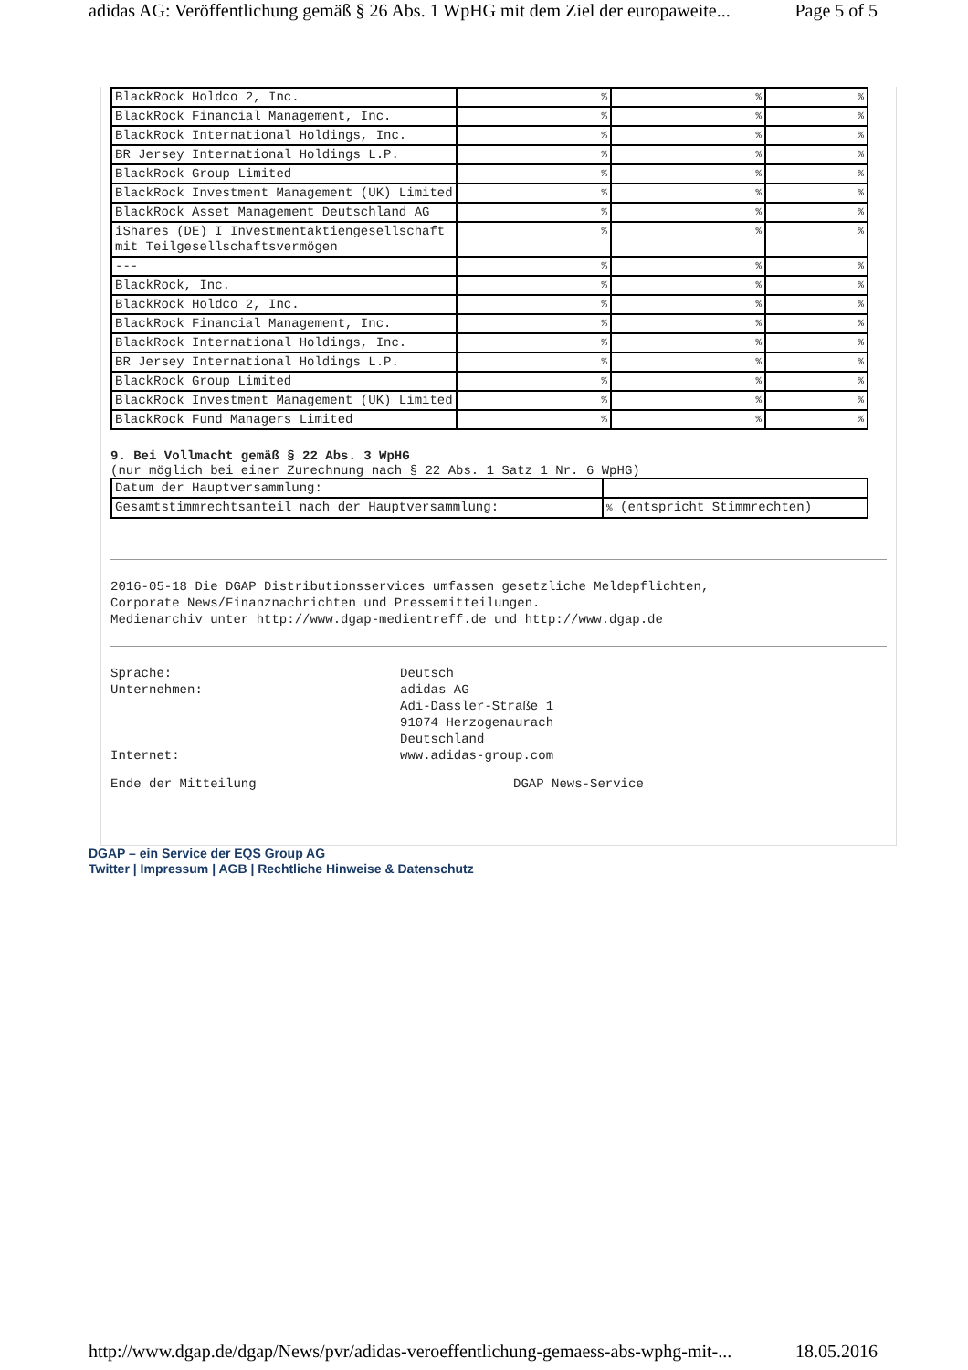adidas AG: Veröffentlichung gemäß § 26 Abs. 1 WpHG mit dem Ziel der europaweite... Page 5 of 5
| BlackRock Holdco 2, Inc. | % | % | % |
| BlackRock Financial Management, Inc. | % | % | % |
| BlackRock International Holdings, Inc. | % | % | % |
| BR Jersey International Holdings L.P. | % | % | % |
| BlackRock Group Limited | % | % | % |
| BlackRock Investment Management (UK) Limited | % | % | % |
| BlackRock Asset Management Deutschland AG | % | % | % |
| iShares (DE) I Investmentaktiengesellschaft mit Teilgesellschaftsvermögen | % | % | % |
| --- | % | % | % |
| BlackRock, Inc. | % | % | % |
| BlackRock Holdco 2, Inc. | % | % | % |
| BlackRock Financial Management, Inc. | % | % | % |
| BlackRock International Holdings, Inc. | % | % | % |
| BR Jersey International Holdings L.P. | % | % | % |
| BlackRock Group Limited | % | % | % |
| BlackRock Investment Management (UK) Limited | % | % | % |
| BlackRock Fund Managers Limited | % | % | % |
9. Bei Vollmacht gemäß § 22 Abs. 3 WpHG
(nur möglich bei einer Zurechnung nach § 22 Abs. 1 Satz 1 Nr. 6 WpHG)
| Datum der Hauptversammlung: | |
| Gesamtstimmrechtsanteil nach der Hauptversammlung: | % (entspricht Stimmrechten) |
2016-05-18 Die DGAP Distributionsservices umfassen gesetzliche Meldepflichten,
Corporate News/Finanznachrichten und Pressemitteilungen.
Medienarchiv unter http://www.dgap-medientreff.de und http://www.dgap.de
Sprache: Deutsch Unternehmen: adidas AG
Adi-Dassler-Straße 1
91074 Herzogenaurach
Deutschland Internet: www.adidas-group.com
Ende der Mitteilung DGAP News-Service
DGAP – ein Service der EQS Group AG
Twitter | Impressum | AGB | Rechtliche Hinweise & Datenschutz
http://www.dgap.de/dgap/News/pvr/adidas-veroeffentlichung-gemaess-abs-wphg-mit-... 18.05.2016